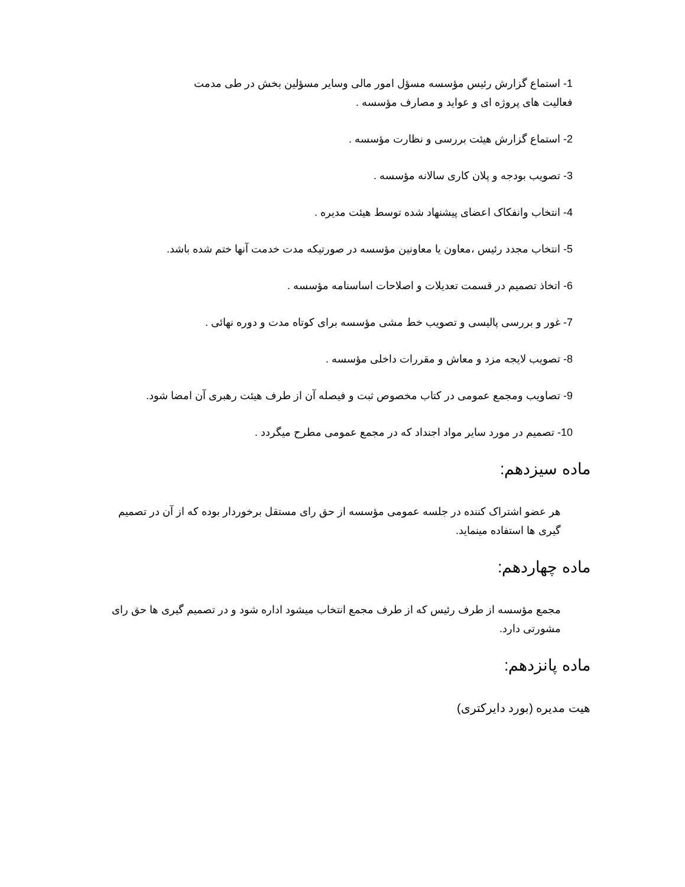1- استماع گزارش رئیس مؤسسه مسؤل امور مالی وسایر مسؤلین بخش در طی مدمت فعالیت های پروژه ای و عواید و مصارف مؤسسه .
2- استماع گزارش هیئت بررسی و نظارت مؤسسه .
3- تصویب بودجه و پلان کاری سالانه مؤسسه .
4- انتخاب وانفکاک اعضای پیشنهاد شده توسط هیئت مدیره .
5- انتخاب مجدد رئیس ،معاون یا معاونین مؤسسه در صورتیکه مدت خدمت آنها ختم شده باشد.
6- اتخاذ تصمیم در قسمت تعدیلات و اصلاحات اساسنامه مؤسسه .
7- غور و بررسی پالیسی و تصویب خط مشی مؤسسه برای کوتاه مدت و دوره نهائی .
8- تصویب لایجه مزد و معاش و مقررات داخلی مؤسسه .
9- تصاویب ومجمع عمومی در کتاب مخصوص ثبت و فیصله آن از طرف هیئت رهبری آن امضا شود.
10- تصمیم در مورد سایر مواد اجنداد که در مجمع عمومی مطرح میگردد .
ماده سیزدهم:
هر عضو اشتراک کننده در جلسه عمومی مؤسسه از حق رای مستقل برخوردار بوده که از آن در تصمیم گیری ها استفاده مینماید.
ماده چهاردهم:
مجمع مؤسسه از طرف رئیس که از طرف مجمع انتخاب میشود اداره شود و در تصمیم گیری ها حق رای مشورتی دارد.
ماده پانزدهم:
هیت مدیره (بورد دایرکتری)